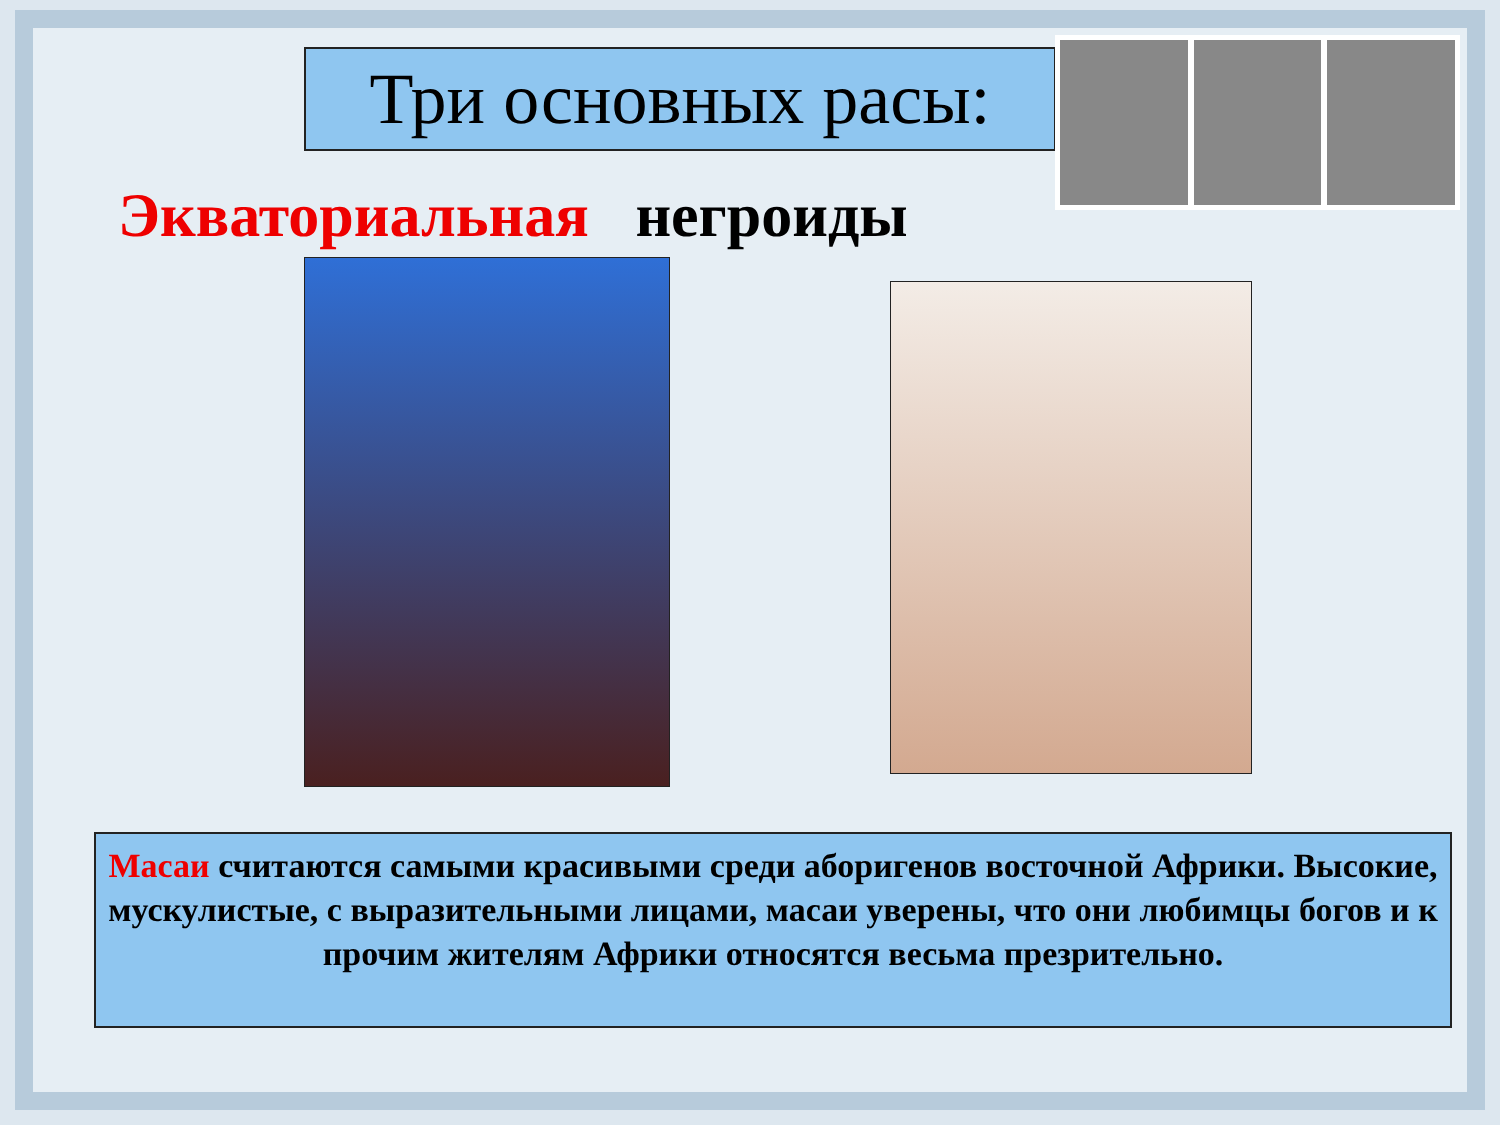Три основных расы:
Экваториальная негроиды
Масаи считаются самыми красивыми среди аборигенов восточной Африки. Высокие, мускулистые, с выразительными лицами, масаи уверены, что они любимцы богов и к прочим жителям Африки относятся весьма презрительно.